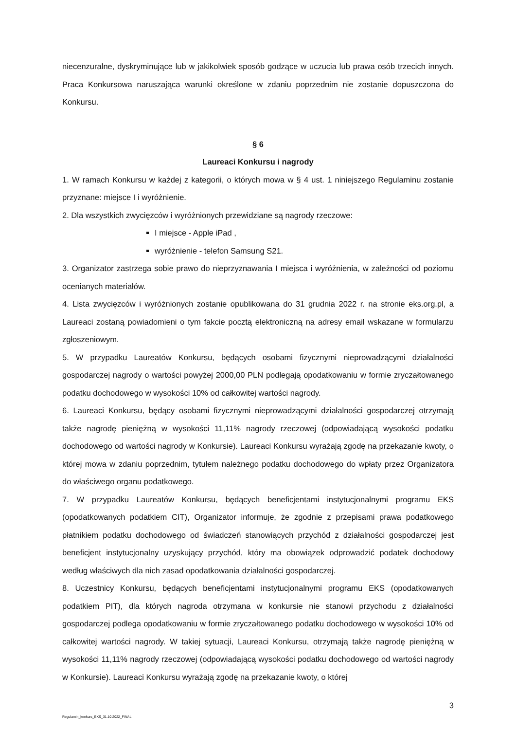niecenzuralne, dyskryminujące lub w jakikolwiek sposób godzące w uczucia lub prawa osób trzecich innych. Praca Konkursowa naruszająca warunki określone w zdaniu poprzednim nie zostanie dopuszczona do Konkursu.
§ 6
Laureaci Konkursu i nagrody
1. W ramach Konkursu w każdej z kategorii, o których mowa w § 4 ust. 1 niniejszego Regulaminu zostanie przyznane: miejsce I i wyróżnienie.
2. Dla wszystkich zwycięzców i wyróżnionych przewidziane są nagrody rzeczowe:
I miejsce - Apple iPad ,
wyróżnienie - telefon Samsung S21.
3. Organizator zastrzega sobie prawo do nieprzyznawania I miejsca i wyróżnienia, w zależności od poziomu ocenianych materiałów.
4. Lista zwycięzców i wyróżnionych zostanie opublikowana do 31 grudnia 2022 r. na stronie eks.org.pl, a Laureaci zostaną powiadomieni o tym fakcie pocztą elektroniczną na adresy email wskazane w formularzu zgłoszeniowym.
5. W przypadku Laureatów Konkursu, będących osobami fizycznymi nieprowadzącymi działalności gospodarczej nagrody o wartości powyżej 2000,00 PLN podlegają opodatkowaniu w formie zryczałtowanego podatku dochodowego w wysokości 10% od całkowitej wartości nagrody.
6. Laureaci Konkursu, będący osobami fizycznymi nieprowadzącymi działalności gospodarczej otrzymają także nagrodę pieniężną w wysokości 11,11% nagrody rzeczowej (odpowiadającą wysokości podatku dochodowego od wartości nagrody w Konkursie). Laureaci Konkursu wyrażają zgodę na przekazanie kwoty, o której mowa w zdaniu poprzednim, tytułem należnego podatku dochodowego do wpłaty przez Organizatora do właściwego organu podatkowego.
7. W przypadku Laureatów Konkursu, będących beneficjentami instytucjonalnymi programu EKS (opodatkowanych podatkiem CIT), Organizator informuje, że zgodnie z przepisami prawa podatkowego płatnikiem podatku dochodowego od świadczeń stanowiących przychód z działalności gospodarczej jest beneficjent instytucjonalny uzyskujący przychód, który ma obowiązek odprowadzić podatek dochodowy według właściwych dla nich zasad opodatkowania działalności gospodarczej.
8. Uczestnicy Konkursu, będących beneficjentami instytucjonalnymi programu EKS (opodatkowanych podatkiem PIT), dla których nagroda otrzymana w konkursie nie stanowi przychodu z działalności gospodarczej podlega opodatkowaniu w formie zryczałtowanego podatku dochodowego w wysokości 10% od całkowitej wartości nagrody. W takiej sytuacji, Laureaci Konkursu, otrzymają także nagrodę pieniężną w wysokości 11,11% nagrody rzeczowej (odpowiadającą wysokości podatku dochodowego od wartości nagrody w Konkursie). Laureaci Konkursu wyrażają zgodę na przekazanie kwoty, o której
3
Regulamin_konkurs_EKS_31.10.2022_FINAL